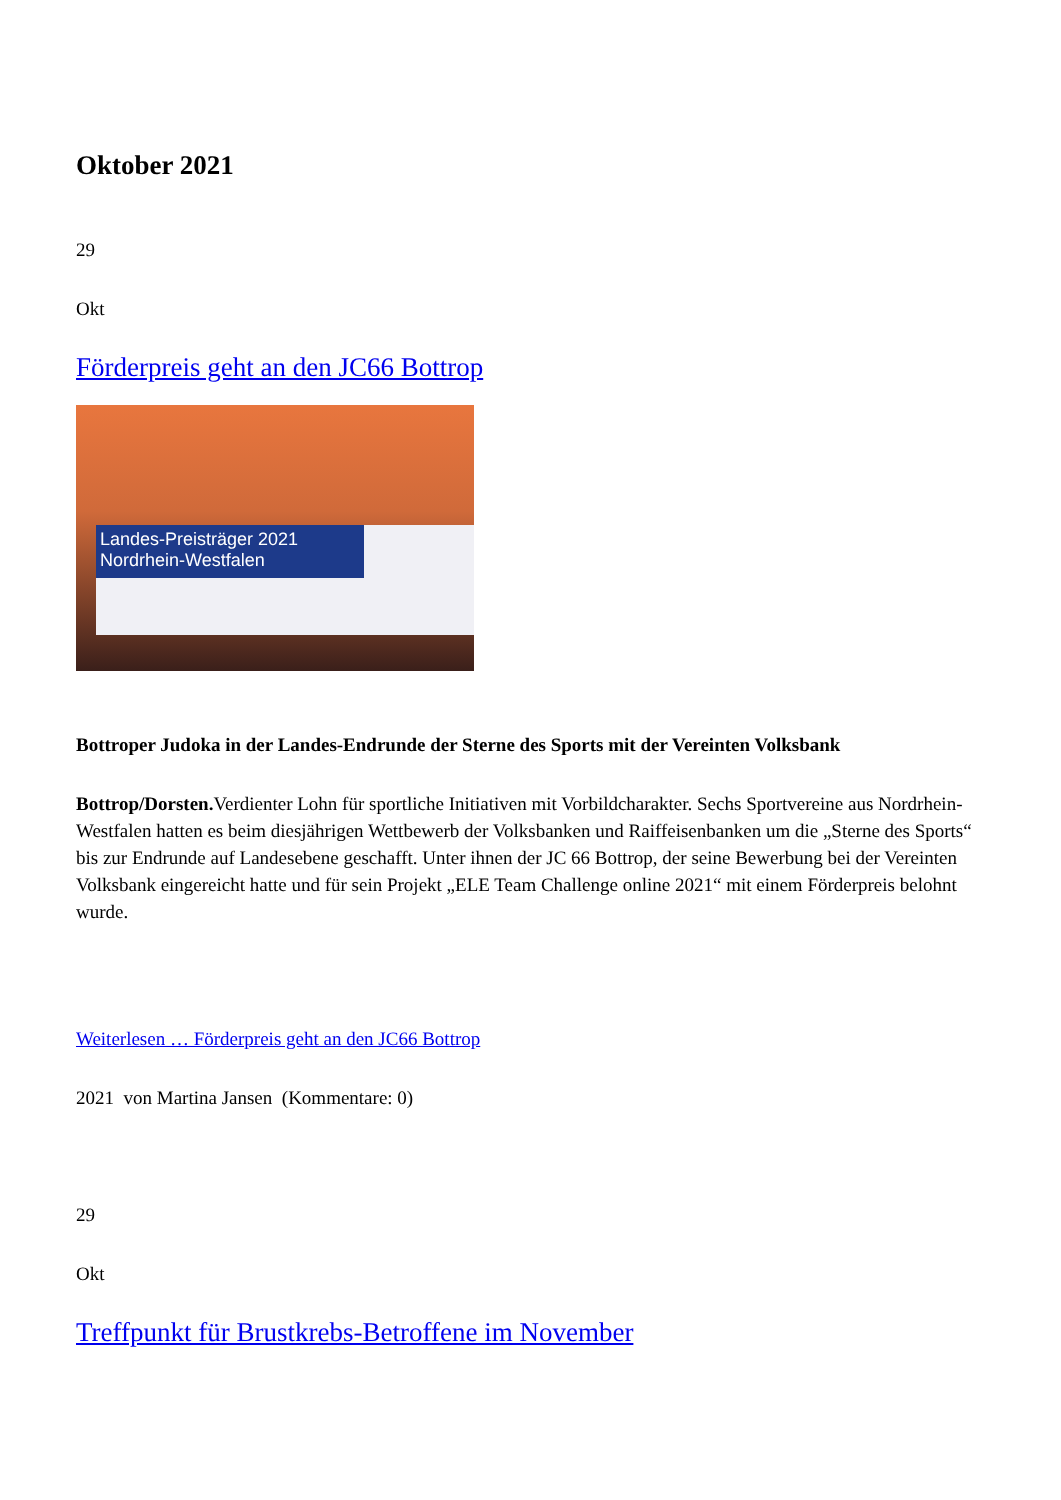Oktober 2021
29
Okt
Förderpreis geht an den JC66 Bottrop
Landes-Preisträger 2021 Nordrhein-Westfalen
Bottroper Judoka in der Landes-Endrunde der Sterne des Sports mit der Vereinten Volksbank
Bottrop/Dorsten. Verdienter Lohn für sportliche Initiativen mit Vorbildcharakter. Sechs Sportvereine aus Nordrhein-Westfalen hatten es beim diesjährigen Wettbewerb der Volksbanken und Raiffeisenbanken um die „Sterne des Sports“ bis zur Endrunde auf Landesebene geschafft. Unter ihnen der JC 66 Bottrop, der seine Bewerbung bei der Vereinten Volksbank eingereicht hatte und für sein Projekt „ELE Team Challenge online 2021“ mit einem Förderpreis belohnt wurde.
Weiterlesen … Förderpreis geht an den JC66 Bottrop
2021 von Martina Jansen (Kommentare: 0)
29
Okt
Treffpunkt für Brustkrebs-Betroffene im November